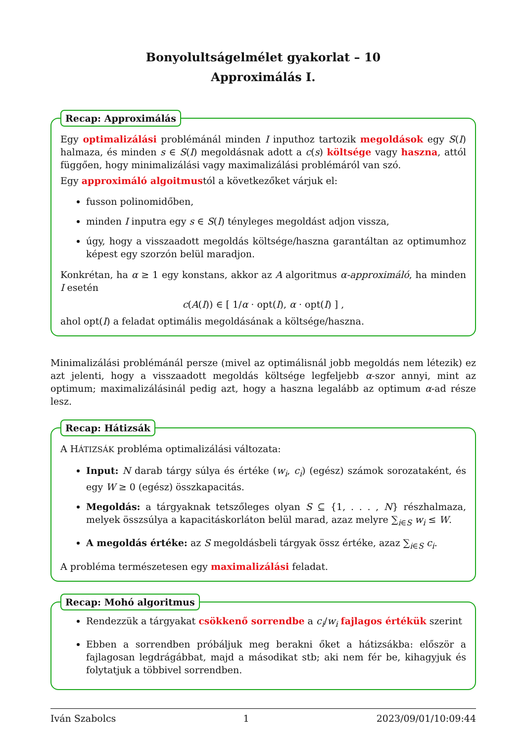Bonyolultságelmélet gyakorlat – 10
Approximálás I.
Recap: Approximálás
Egy optimalizálási problémánál minden I inputhoz tartozik megoldások egy S(I) halmaza, és minden s ∈ S(I) megoldásnak adott a c(s) költsége vagy haszna, attól függően, hogy minimalizálási vagy maximalizálási problémáról van szó.
Egy approximáló algoitmustól a következőket várjuk el:
fusson polinomidőben,
minden I inputra egy s ∈ S(I) tényleges megoldást adjon vissza,
úgy, hogy a visszaadott megoldás költsége/haszna garantáltan az optimumhoz képest egy szorzón belül maradjon.
Konkrétan, ha α ≥ 1 egy konstans, akkor az A algoritmus α-approximáló, ha minden I esetén
c(A(I)) ∈ [ 1/α · opt(I), α · opt(I) ] ,
ahol opt(I) a feladat optimális megoldásának a költsége/haszna.
Minimalizálási problémánál persze (mivel az optimálisnál jobb megoldás nem létezik) ez azt jelenti, hogy a visszaadott megoldás költsége legfeljebb α-szor annyi, mint az optimum; maximalizálásinál pedig azt, hogy a haszna legalább az optimum α-ad része lesz.
Recap: Hátizsák
A HÁTIZSÁK probléma optimalizálási változata:
Input: N darab tárgy súlya és értéke (w<sub>i</sub>, c<sub>i</sub>) (egész) számok sorozataként, és egy W ≥ 0 (egész) összkapacitás.
Megoldás: a tárgyaknak tetszőleges olyan S ⊆ {1, . . . , N} részhalmaza, melyek összsúlya a kapacitáskorláton belül marad, azaz melyre ∑<sub>i∈S</sub> w<sub>i</sub> ≤ W.
A megoldás értéke: az S megoldásbeli tárgyak össz értéke, azaz ∑<sub>i∈S</sub> c<sub>i</sub>.
A probléma természetesen egy maximalizálási feladat.
Recap: Mohó algoritmus
Rendezzük a tárgyakat csökkenő sorrendbe a c<sub>i</sub>/w<sub>i</sub> fajlagos értékük szerint
Ebben a sorrendben próbáljuk meg berakni őket a hátizsákba: először a fajlagosan legdrágábbat, majd a másodikat stb; aki nem fér be, kihagyjuk és folytatjuk a többivel sorrendben.
Iván Szabolcs 1 2023/09/01/10:09:44